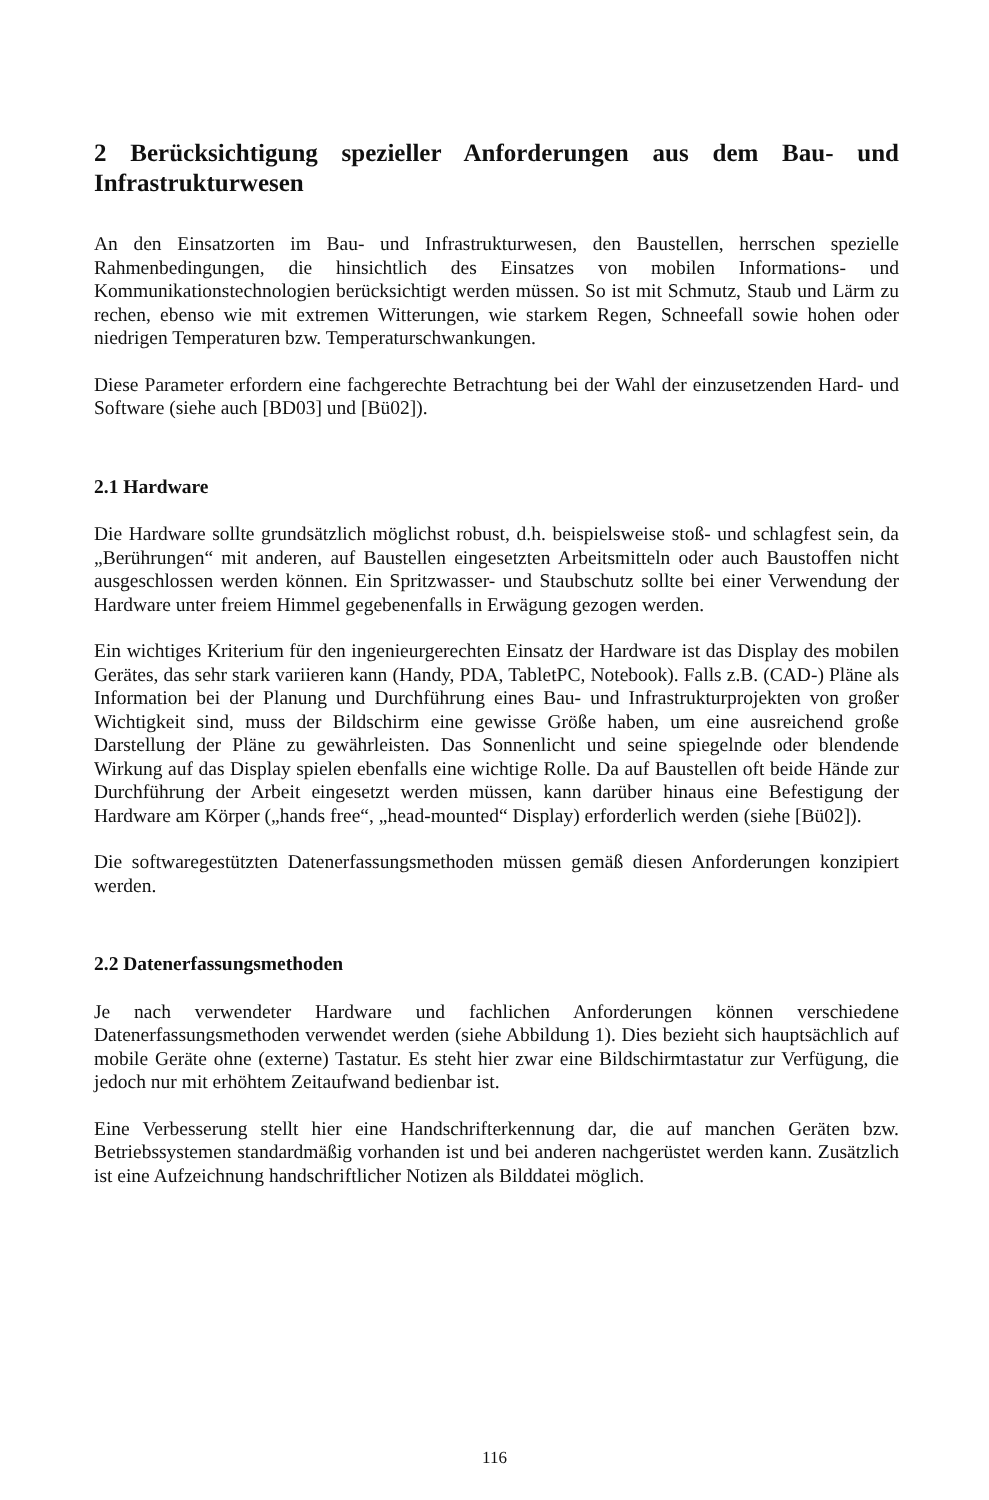2 Berücksichtigung spezieller Anforderungen aus dem Bau- und Infrastrukturwesen
An den Einsatzorten im Bau- und Infrastrukturwesen, den Baustellen, herrschen spezielle Rahmenbedingungen, die hinsichtlich des Einsatzes von mobilen Informations- und Kommunikationstechnologien berücksichtigt werden müssen. So ist mit Schmutz, Staub und Lärm zu rechen, ebenso wie mit extremen Witterungen, wie starkem Regen, Schneefall sowie hohen oder niedrigen Temperaturen bzw. Temperaturschwankungen.
Diese Parameter erfordern eine fachgerechte Betrachtung bei der Wahl der einzusetzenden Hard- und Software (siehe auch [BD03] und [Bü02]).
2.1 Hardware
Die Hardware sollte grundsätzlich möglichst robust, d.h. beispielsweise stoß- und schlagfest sein, da „Berührungen“ mit anderen, auf Baustellen eingesetzten Arbeitsmitteln oder auch Baustoffen nicht ausgeschlossen werden können. Ein Spritzwasser- und Staubschutz sollte bei einer Verwendung der Hardware unter freiem Himmel gegebenenfalls in Erwägung gezogen werden.
Ein wichtiges Kriterium für den ingenieurgerechten Einsatz der Hardware ist das Display des mobilen Gerätes, das sehr stark variieren kann (Handy, PDA, TabletPC, Notebook). Falls z.B. (CAD-) Pläne als Information bei der Planung und Durchführung eines Bau- und Infrastrukturprojekten von großer Wichtigkeit sind, muss der Bildschirm eine gewisse Größe haben, um eine ausreichend große Darstellung der Pläne zu gewährleisten. Das Sonnenlicht und seine spiegelnde oder blendende Wirkung auf das Display spielen ebenfalls eine wichtige Rolle. Da auf Baustellen oft beide Hände zur Durchführung der Arbeit eingesetzt werden müssen, kann darüber hinaus eine Befestigung der Hardware am Körper („hands free“, „head-mounted“ Display) erforderlich werden (siehe [Bü02]).
Die softwaregestützten Datenerfassungsmethoden müssen gemäß diesen Anforderungen konzipiert werden.
2.2 Datenerfassungsmethoden
Je nach verwendeter Hardware und fachlichen Anforderungen können verschiedene Datenerfassungsmethoden verwendet werden (siehe Abbildung 1). Dies bezieht sich hauptsächlich auf mobile Geräte ohne (externe) Tastatur. Es steht hier zwar eine Bildschirmtastatur zur Verfügung, die jedoch nur mit erhöhtem Zeitaufwand bedienbar ist.
Eine Verbesserung stellt hier eine Handschrifterkennung dar, die auf manchen Geräten bzw. Betriebssystemen standardmäßig vorhanden ist und bei anderen nachgerüstet werden kann. Zusätzlich ist eine Aufzeichnung handschriftlicher Notizen als Bilddatei möglich.
116